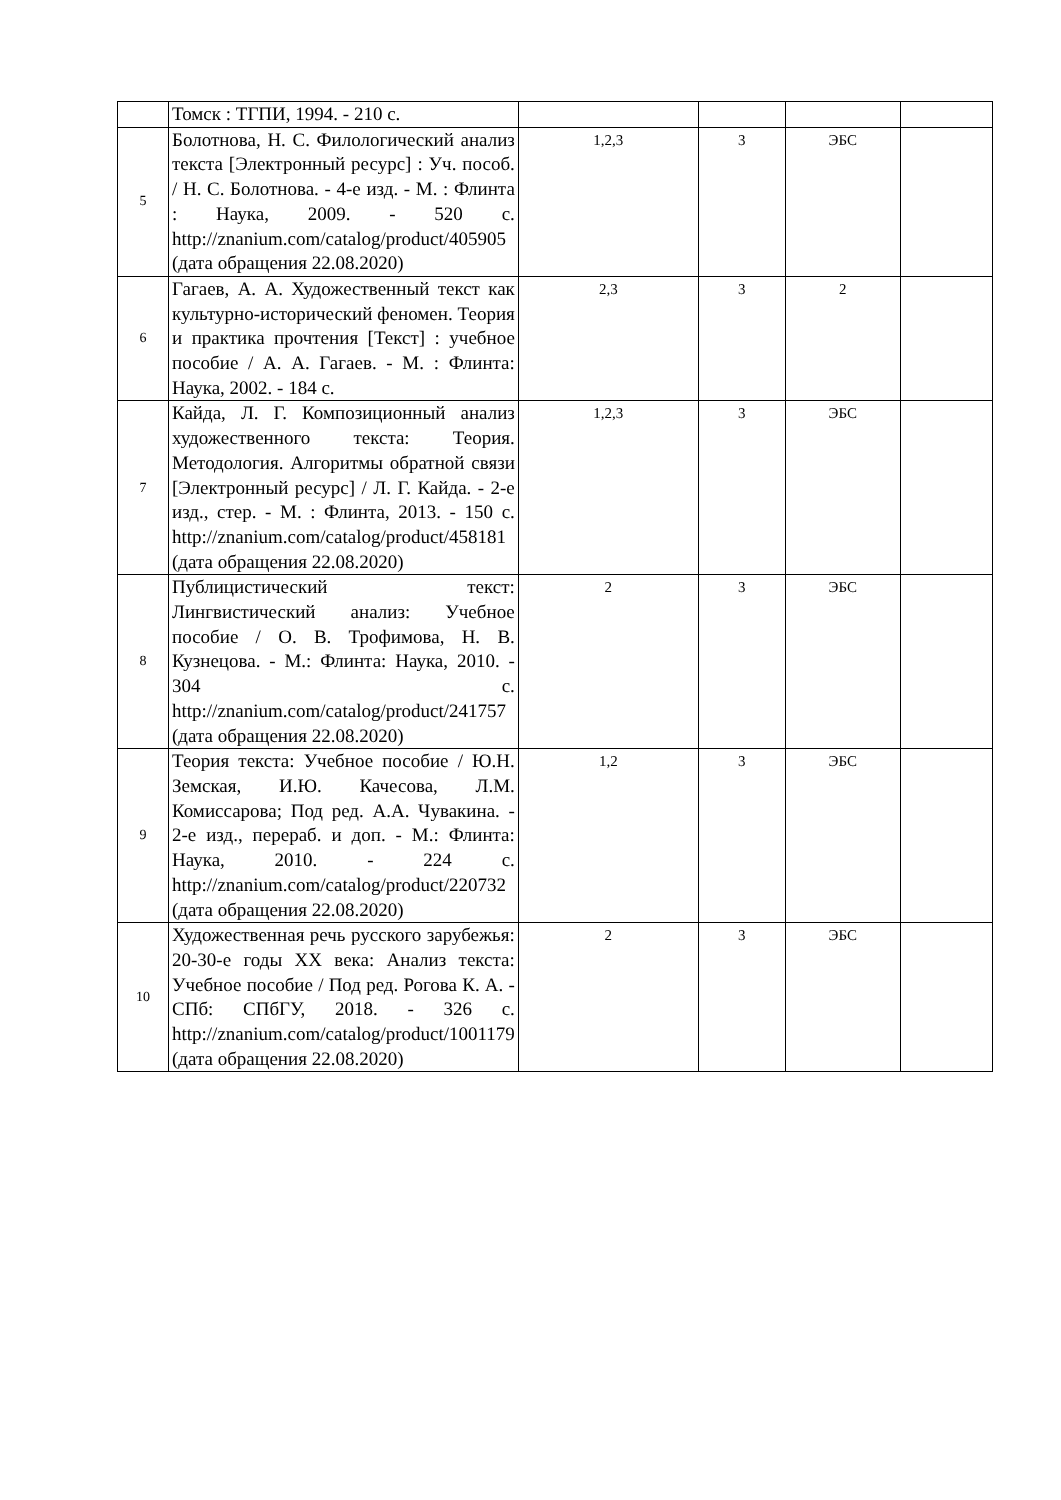| | Томск : ТГПИ, 1994. - 210 с. | | | | |
| 5 | Болотнова, Н. С. Филологический анализ текста [Электронный ресурс] : Уч. пособ. / Н. С. Болотнова. - 4-е изд. - М. : Флинта : Наука, 2009. - 520 с. http://znanium.com/catalog/product/405905 (дата обращения 22.08.2020) | 1,2,3 | 3 | ЭБС | |
| 6 | Гагаев, А. А. Художественный текст как культурно-исторический феномен. Теория и практика прочтения [Текст] : учебное пособие / А. А. Гагаев. - М. : Флинта: Наука, 2002. - 184 с. | 2,3 | 3 | 2 | |
| 7 | Кайда, Л. Г. Композиционный анализ художественного текста: Теория. Методология. Алгоритмы обратной связи [Электронный ресурс] / Л. Г. Кайда. - 2-е изд., стер. - М. : Флинта, 2013. - 150 с. http://znanium.com/catalog/product/458181 (дата обращения 22.08.2020) | 1,2,3 | 3 | ЭБС | |
| 8 | Публицистический текст: Лингвистический анализ: Учебное пособие / О. В. Трофимова, Н. В. Кузнецова. - М.: Флинта: Наука, 2010. - 304 с. http://znanium.com/catalog/product/241757 (дата обращения 22.08.2020) | 2 | 3 | ЭБС | |
| 9 | Теория текста: Учебное пособие / Ю.Н. Земская, И.Ю. Качесова, Л.М. Комиссарова; Под ред. А.А. Чувакина. - 2-е изд., перераб. и доп. - М.: Флинта: Наука, 2010. - 224 с. http://znanium.com/catalog/product/220732 (дата обращения 22.08.2020) | 1,2 | 3 | ЭБС | |
| 10 | Художественная речь русского зарубежья: 20-30-е годы XX века: Анализ текста: Учебное пособие / Под ред. Рогова К. А. - СПб: СПбГУ, 2018. - 326 с. http://znanium.com/catalog/product/1001179 (дата обращения 22.08.2020) | 2 | 3 | ЭБС | |